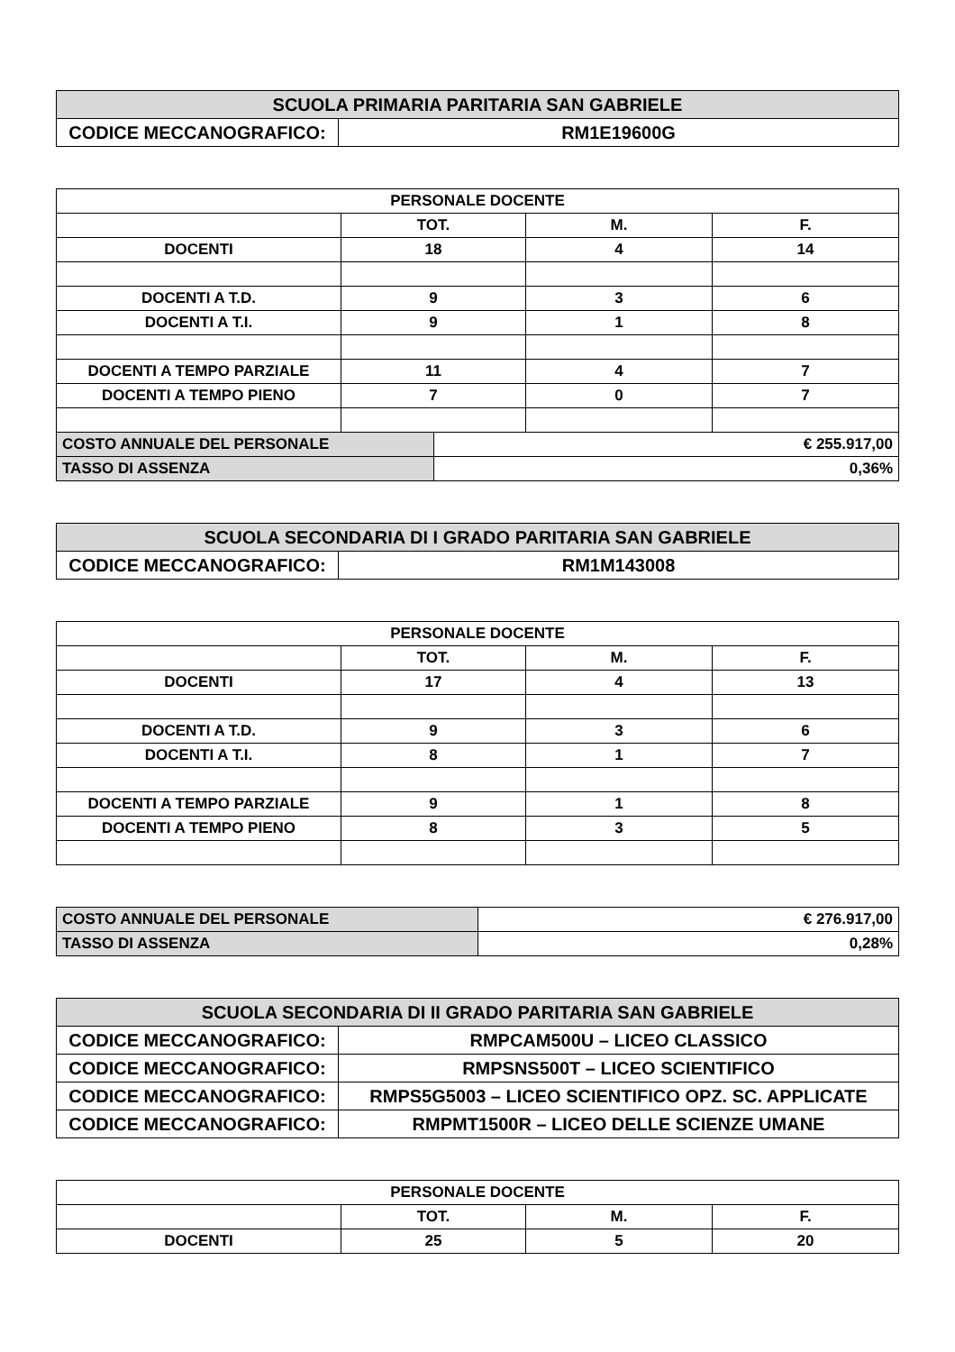| SCUOLA PRIMARIA PARITARIA SAN GABRIELE | |
| CODICE MECCANOGRAFICO: | RM1E19600G |
| PERSONALE DOCENTE | | | | |
| --- | --- | --- | --- | --- |
| | TOT. | | M. | F. |
| DOCENTI | 18 | | 4 | 14 |
| DOCENTI A T.D. | 9 | | 3 | 6 |
| DOCENTI A T.I. | 9 | | 1 | 8 |
| DOCENTI A TEMPO PARZIALE | 11 | | 4 | 7 |
| DOCENTI A TEMPO PIENO | 7 | | 0 | 7 |
| COSTO ANNUALE DEL PERSONALE | | € 255.917,00 | | |
| TASSO DI ASSENZA | | 0,36% | | |
| SCUOLA SECONDARIA DI I GRADO PARITARIA SAN GABRIELE | |
| CODICE MECCANOGRAFICO: | RM1M143008 |
| PERSONALE DOCENTE | | | |
| --- | --- | --- | --- |
| | TOT. | M. | F. |
| DOCENTI | 17 | 4 | 13 |
| DOCENTI A T.D. | 9 | 3 | 6 |
| DOCENTI A T.I. | 8 | 1 | 7 |
| DOCENTI A TEMPO PARZIALE | 9 | 1 | 8 |
| DOCENTI A TEMPO PIENO | 8 | 3 | 5 |
| COSTO ANNUALE DEL PERSONALE | € 276.917,00 |
| TASSO DI ASSENZA | 0,28% |
| SCUOLA SECONDARIA DI II GRADO PARITARIA SAN GABRIELE | |
| CODICE MECCANOGRAFICO: | RMPCAM500U – LICEO CLASSICO |
| CODICE MECCANOGRAFICO: | RMPSNS500T – LICEO SCIENTIFICO |
| CODICE MECCANOGRAFICO: | RMPS5G5003 – LICEO SCIENTIFICO OPZ. SC. APPLICATE |
| CODICE MECCANOGRAFICO: | RMPMT1500R – LICEO DELLE SCIENZE UMANE |
| PERSONALE DOCENTE | | | |
| --- | --- | --- | --- |
| | TOT. | M. | F. |
| DOCENTI | 25 | 5 | 20 |